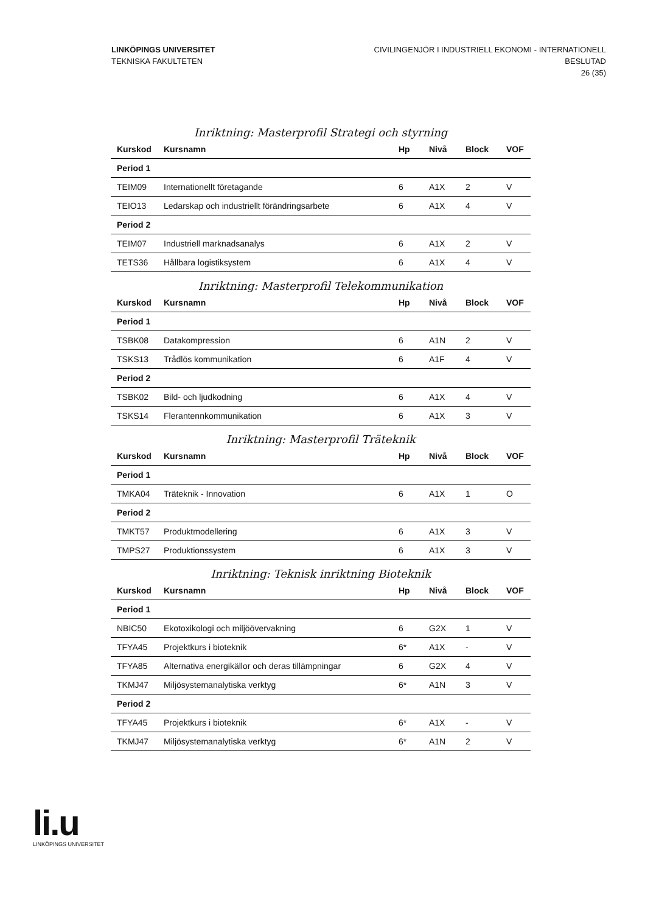LINKÖPINGS UNIVERSITET
TEKNISKA FAKULTETEN
CIVILINGENJÖR I INDUSTRIELL EKONOMI - INTERNATIONELL
BESLUTAD
26 (35)
Inriktning: Masterprofil Strategi och styrning
| Kurskod | Kursnamn | Hp | Nivå | Block | VOF |
| --- | --- | --- | --- | --- | --- |
| Period 1 | | | | | |
| TEIM09 | Internationellt företagande | 6 | A1X | 2 | V |
| TEIO13 | Ledarskap och industriellt förändringsarbete | 6 | A1X | 4 | V |
| Period 2 | | | | | |
| TEIM07 | Industriell marknadsanalys | 6 | A1X | 2 | V |
| TETS36 | Hållbara logistiksystem | 6 | A1X | 4 | V |
Inriktning: Masterprofil Telekommunikation
| Kurskod | Kursnamn | Hp | Nivå | Block | VOF |
| --- | --- | --- | --- | --- | --- |
| Period 1 | | | | | |
| TSBK08 | Datakompression | 6 | A1N | 2 | V |
| TSKS13 | Trådlös kommunikation | 6 | A1F | 4 | V |
| Period 2 | | | | | |
| TSBK02 | Bild- och ljudkodning | 6 | A1X | 4 | V |
| TSKS14 | Flerantennkommunikation | 6 | A1X | 3 | V |
Inriktning: Masterprofil Träteknik
| Kurskod | Kursnamn | Hp | Nivå | Block | VOF |
| --- | --- | --- | --- | --- | --- |
| Period 1 | | | | | |
| TMKA04 | Träteknik - Innovation | 6 | A1X | 1 | O |
| Period 2 | | | | | |
| TMKT57 | Produktmodellering | 6 | A1X | 3 | V |
| TMPS27 | Produktionssystem | 6 | A1X | 3 | V |
Inriktning: Teknisk inriktning Bioteknik
| Kurskod | Kursnamn | Hp | Nivå | Block | VOF |
| --- | --- | --- | --- | --- | --- |
| Period 1 | | | | | |
| NBIC50 | Ekotoxikologi och miljöövervakning | 6 | G2X | 1 | V |
| TFYA45 | Projektkurs i bioteknik | 6* | A1X | - | V |
| TFYA85 | Alternativa energikällor och deras tillämpningar | 6 | G2X | 4 | V |
| TKMJ47 | Miljösystemanalytiska verktyg | 6* | A1N | 3 | V |
| Period 2 | | | | | |
| TFYA45 | Projektkurs i bioteknik | 6* | A1X | - | V |
| TKMJ47 | Miljösystemanalytiska verktyg | 6* | A1N | 2 | V |
li.u
LINKÖPINGS UNIVERSITET